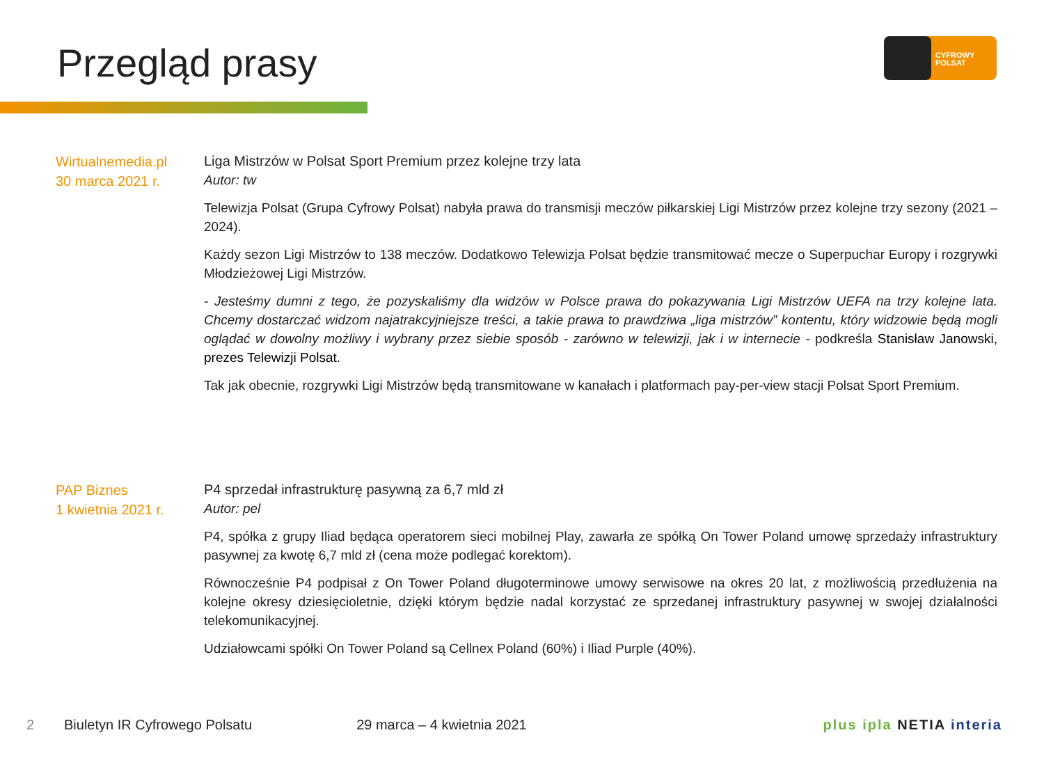Przegląd prasy
CYFROWY
POLSAT
Wirtualnemedia.pl
30 marca 2021 r.
Liga Mistrzów w Polsat Sport Premium przez kolejne trzy lata
Autor: tw
Telewizja Polsat (Grupa Cyfrowy Polsat) nabyła prawa do transmisji meczów piłkarskiej Ligi Mistrzów przez kolejne trzy sezony (2021 – 2024).
Każdy sezon Ligi Mistrzów to 138 meczów. Dodatkowo Telewizja Polsat będzie transmitować mecze o Superpuchar Europy i rozgrywki Młodzieżowej Ligi Mistrzów.
- Jesteśmy dumni z tego, że pozyskaliśmy dla widzów w Polsce prawa do pokazywania Ligi Mistrzów UEFA na trzy kolejne lata. Chcemy dostarczać widzom najatrakcyjniejsze treści, a takie prawa to prawdziwa „liga mistrzów” kontentu, który widzowie będą mogli oglądać w dowolny możliwy i wybrany przez siebie sposób - zarówno w telewizji, jak i w internecie - podkreśla Stanisław Janowski, prezes Telewizji Polsat.
Tak jak obecnie, rozgrywki Ligi Mistrzów będą transmitowane w kanałach i platformach pay-per-view stacji Polsat Sport Premium.
PAP Biznes
1 kwietnia 2021 r.
P4 sprzedał infrastrukturę pasywną za 6,7 mld zł
Autor: pel
P4, spółka z grupy Iliad będąca operatorem sieci mobilnej Play, zawarła ze spółką On Tower Poland umowę sprzedaży infrastruktury pasywnej za kwotę 6,7 mld zł (cena może podlegać korektom).
Równocześnie P4 podpisał z On Tower Poland długoterminowe umowy serwisowe na okres 20 lat, z możliwością przedłużenia na kolejne okresy dziesięcioletnie, dzięki którym będzie nadal korzystać ze sprzedanej infrastruktury pasywnej w swojej działalności telekomunikacyjnej.
Udziałowcami spółki On Tower Poland są Cellnex Poland (60%) i Iliad Purple (40%).
2 Biuletyn IR Cyfrowego Polsatu 29 marca – 4 kwietnia 2021 plus ipla NETIA interia